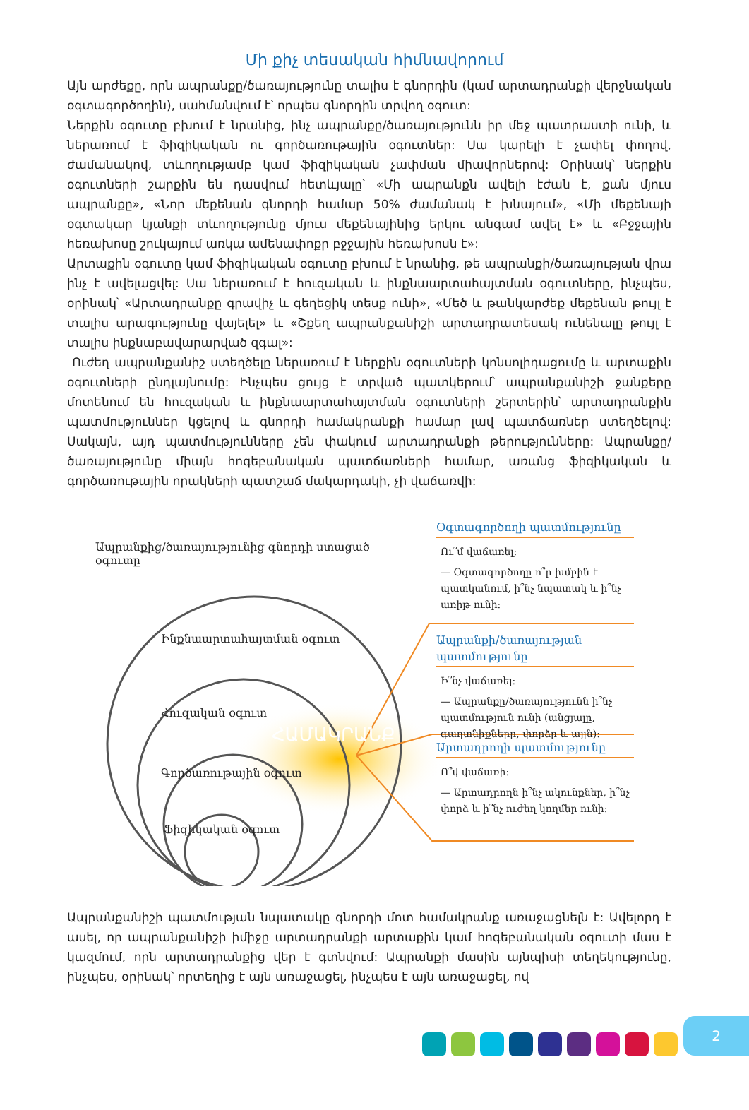Մի քիչ տեսական հիմնավորում
Այն արժեքը, որն ապրանքը/ծառայությունը տալիս է գնորդին (կամ արտադրանքի վերջնական օգտագործողին), սահմանվում է՝ որպես գնորդին տրվող օգուտ:
Ներքին օգուտը բխում է նրանից, ինչ ապրանքը/ծառայությունն իր մեջ պատրաստի ունի, և ներառում է ֆիզիկական ու գործառութային օգուտներ: Սա կարելի է չափել փողով, ժամանակով, տևողությամբ կամ ֆիզիկական չափման միավորներով: Օրինակ՝ ներքին օգուտների շարքին են դասվում հետևյալը՝ «Մի ապրանքն ավելի էժան է, քան մյուս ապրանքը», «Նոր մեքենան գնորդի համար 50% ժամանակ է խնայում», «Մի մեքենայի օգտակար կյանքի տևողությունը մյուս մեքենայինից երկու անգամ ավել է» և «Բջջային հեռախոսը շուկայում առկա ամենափոքր բջջային հեռախոսն է»:
Արտաքին օգուտը կամ ֆիզիկական օգուտը բխում է նրանից, թե ապրանքի/ծառայության վրա ինչ է ավելացվել: Սա ներառում է հուզական և ինքնաարտահայտման օգուտները, ինչպես, օրինակ՝ «Արտադրանքը գրավիչ և գեղեցիկ տեսք ունի», «Մեծ և թանկարժեք մեքենան թույլ է տալիս արագությունը վայելել» և «Շքեղ ապրանքանիշի արտադրատեսակ ունենալը թույլ է տալիս ինքնաբավարարված զգալ»:
Ուժեղ ապրանքանիշ ստեղծելը ներառում է ներքին օգուտների կոնսոլիդացումը և արտաքին օգուտների ընդլայնումը: Ինչպես ցույց է տրված պատկերում՝ ապրանքանիշի ջանքերը մոտենում են հուզական և ինքնաարտահայտման օգուտների շերտերին՝ արտադրանքին պատմություններ կցելով և գնորդի համակրանքի համար լավ պատճառներ ստեղծելով: Սակայն, այդ պատմությունները չեն փակում արտադրանքի թերությունները: Ապրանքը/ծառայությունը միայն հոգեբանական պատճառների համար, առանց ֆիզիկական և գործառութային որակների պատշաճ մակարդակի, չի վաճառվի:
Ապրանքից/ծառայությունից գնորդի ստացած օգուտը
Ինքնաարտահայտման օգուտ
Հուզական օգուտ
ՀԱՄԱԿՐԱՆՔ
Գործառութային օգուտ
Ֆիզիկական օգուտ
Օգտագործողի պատմությունը
Ու՞մ վաճառել:
— Օգտագործողը ո՞ր խմբին է պատկանում, ի՞նչ նպատակ և ի՞նչ առիթ ունի:
Ապրանքի/ծառայության պատմությունը
Ի՞նչ վաճառել:
— Ապրանքը/ծառայությունն ի՞նչ պատմություն ունի (անցյալը, գաղտնիքները, փորձը և այլն):
Արտադրողի պատմությունը
Ո՞վ վաճառի:
— Արտադրողն ի՞նչ ակունքներ, ի՞նչ փորձ և ի՞նչ ուժեղ կողմեր ունի:
Ապրանքանիշի պատմության նպատակը գնորդի մոտ համակրանք առաջացնելն է: Ավելորդ է ասել, որ ապրանքանիշի իմիջը արտադրանքի արտաքին կամ հոգեբանական օգուտի մաս է կազմում, որն արտադրանքից վեր է գտնվում: Ապրանքի մասին այնպիսի տեղեկությունը, ինչպես, օրինակ՝ որտեղից է այն առաջացել, ինչպես է այն առաջացել, ով
2